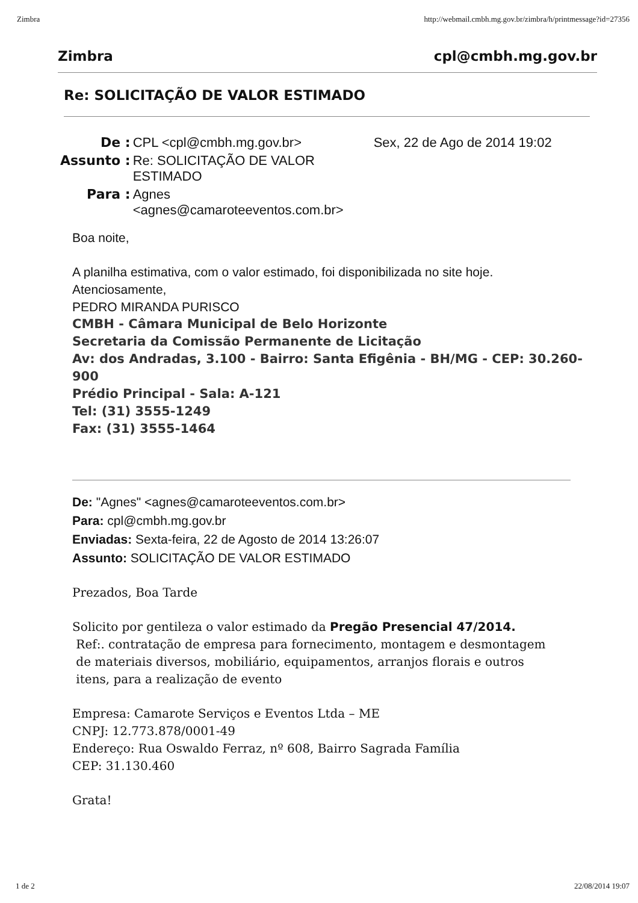Zimbra http://webmail.cmbh.mg.gov.br/zimbra/h/printmessage?id=27356
Zimbra cpl@cmbh.mg.gov.br
Re: SOLICITAÇÃO DE VALOR ESTIMADO
| De : | CPL <cpl@cmbh.mg.gov.br> | Sex, 22 de Ago de 2014 19:02 |
| Assunto : | Re: SOLICITAÇÃO DE VALOR ESTIMADO | |
| Para : | Agnes <agnes@camaroteeventos.com.br> | |
Boa noite,
A planilha estimativa, com o valor estimado, foi disponibilizada no site hoje.
Atenciosamente,
PEDRO MIRANDA PURISCO
CMBH - Câmara Municipal de Belo Horizonte
Secretaria da Comissão Permanente de Licitação
Av: dos Andradas, 3.100 - Bairro: Santa Efigênia - BH/MG - CEP: 30.260-900
Prédio Principal - Sala: A-121
Tel: (31) 3555-1249
Fax: (31) 3555-1464
De: "Agnes" <agnes@camaroteeventos.com.br>
Para: cpl@cmbh.mg.gov.br
Enviadas: Sexta-feira, 22 de Agosto de 2014 13:26:07
Assunto: SOLICITAÇÃO DE VALOR ESTIMADO
Prezados, Boa Tarde
Solicito por gentileza o valor estimado da Pregão Presencial 47/2014.
Ref:. contratação de empresa para fornecimento, montagem e desmontagem
de materiais diversos, mobiliário, equipamentos, arranjos florais e outros
itens, para a realização de evento
Empresa: Camarote Serviços e Eventos Ltda – ME
CNPJ: 12.773.878/0001-49
Endereço: Rua Oswaldo Ferraz, nº 608, Bairro Sagrada Família
CEP: 31.130.460
Grata!
1 de 2 22/08/2014 19:07